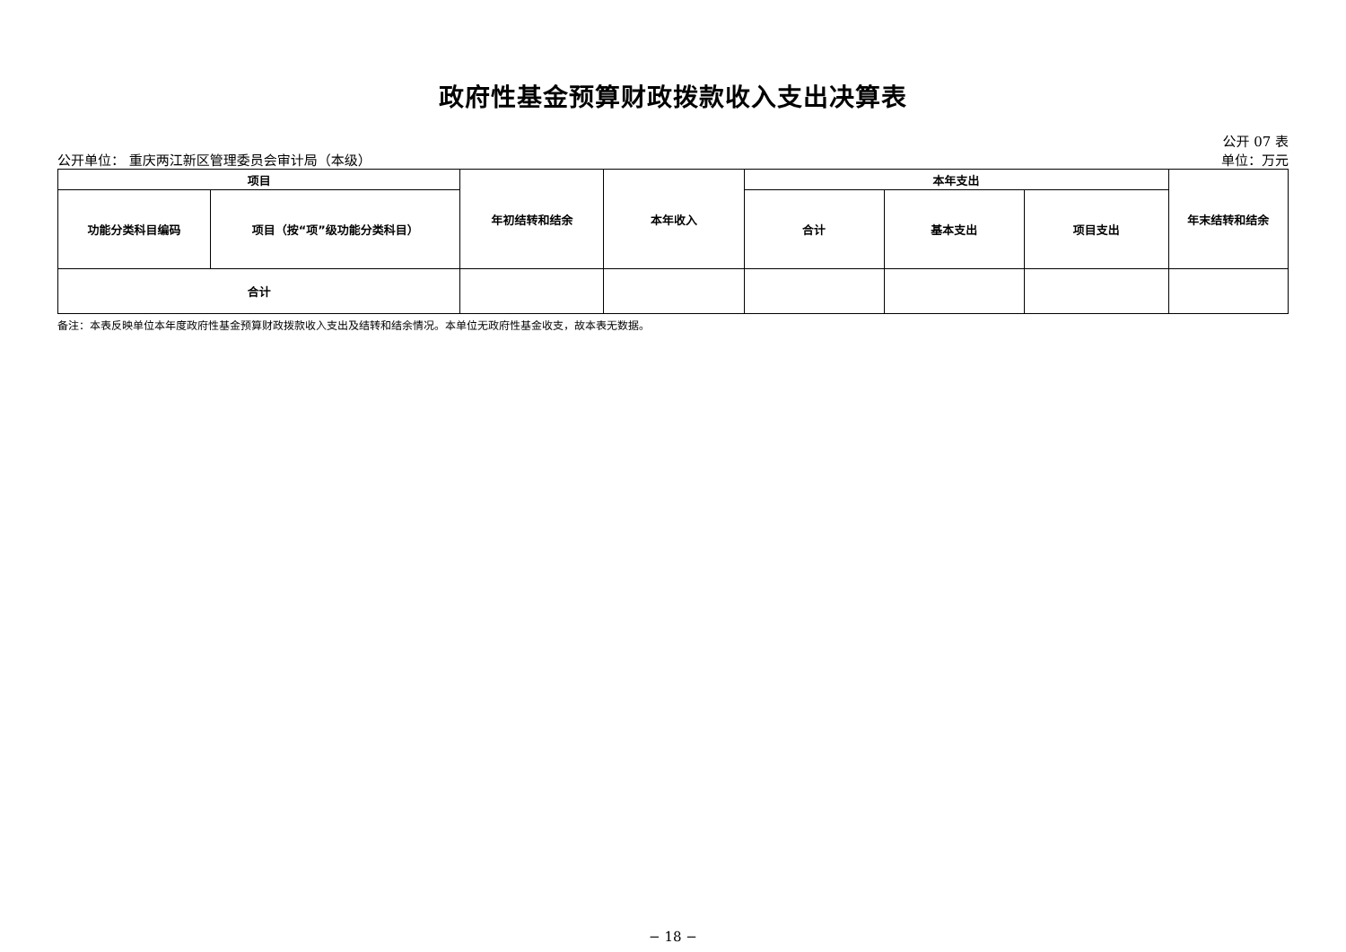政府性基金预算财政拨款收入支出决算表
公开 07 表
公开单位： 重庆两江新区管理委员会审计局（本级） 单位：万元
| 项目 | | 年初结转和结余 | 本年收入 | 本年支出 | | | 年末结转和结余 |
| --- | --- | --- | --- | --- | --- | --- | --- |
| 功能分类科目编码 | 项目（按“项”级功能分类科目） | | | 合计 | 基本支出 | 项目支出 | |
| 合计 | | | | | | | |
备注：本表反映单位本年度政府性基金预算财政拨款收入支出及结转和结余情况。本单位无政府性基金收支，故本表无数据。
− 18 −